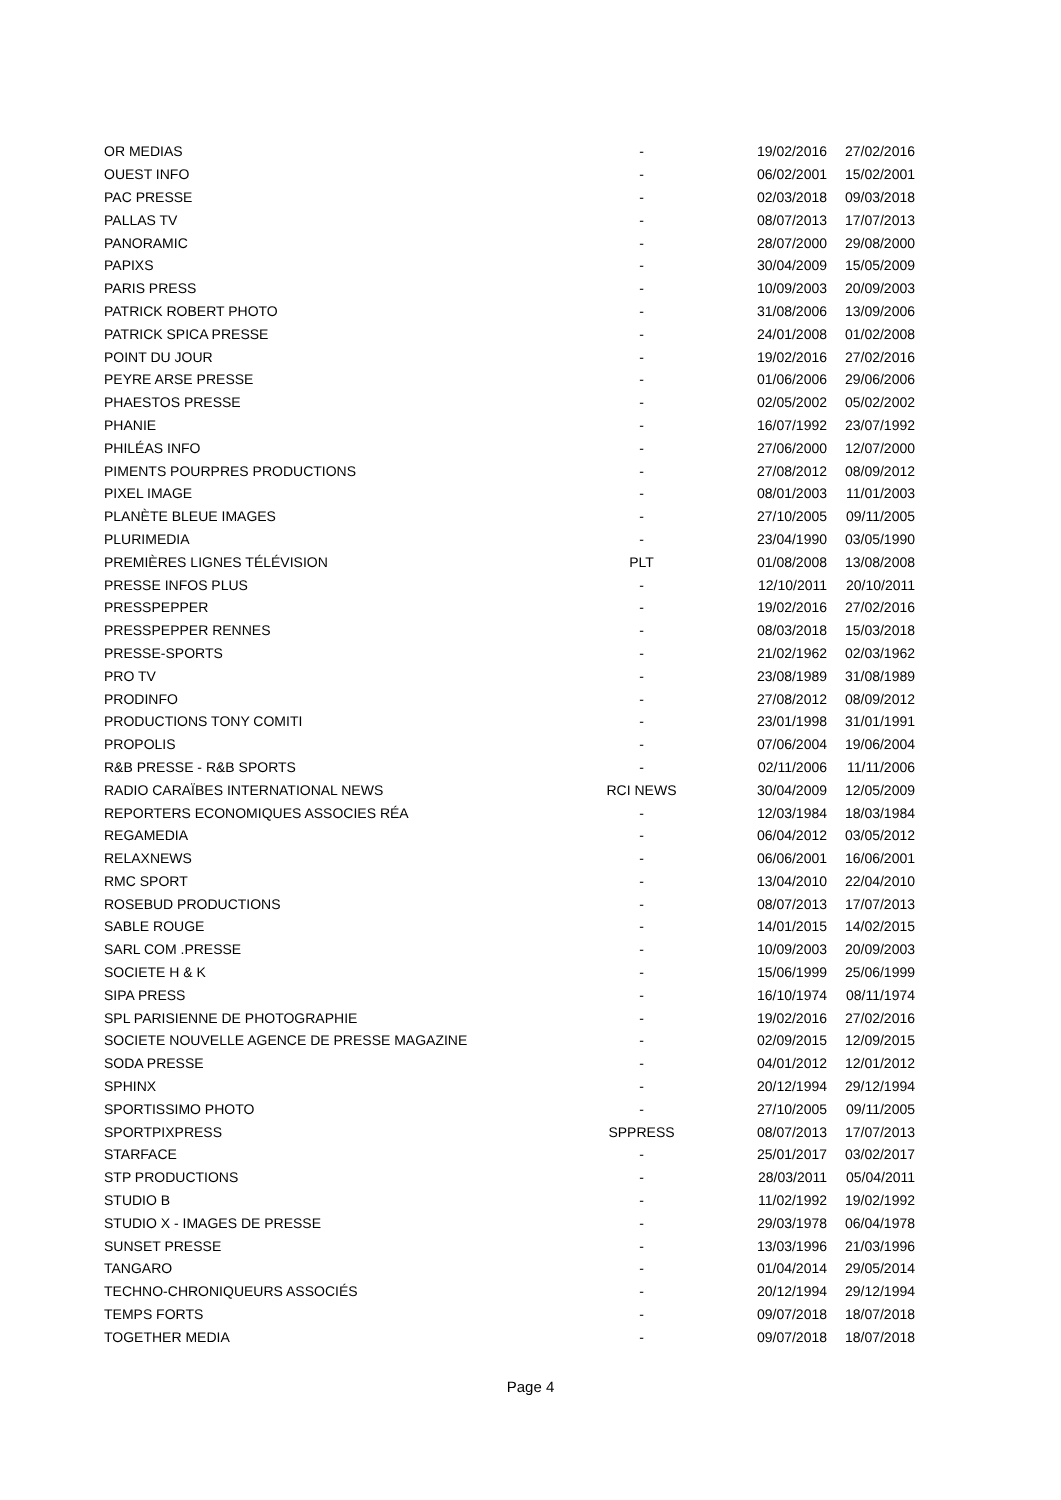| OR MEDIAS | - | 19/02/2016 | 27/02/2016 |
| OUEST INFO | - | 06/02/2001 | 15/02/2001 |
| PAC PRESSE | - | 02/03/2018 | 09/03/2018 |
| PALLAS TV | - | 08/07/2013 | 17/07/2013 |
| PANORAMIC | - | 28/07/2000 | 29/08/2000 |
| PAPIXS | - | 30/04/2009 | 15/05/2009 |
| PARIS PRESS | - | 10/09/2003 | 20/09/2003 |
| PATRICK ROBERT PHOTO | - | 31/08/2006 | 13/09/2006 |
| PATRICK SPICA PRESSE | - | 24/01/2008 | 01/02/2008 |
| POINT DU JOUR | - | 19/02/2016 | 27/02/2016 |
| PEYRE ARSE PRESSE | - | 01/06/2006 | 29/06/2006 |
| PHAESTOS PRESSE | - | 02/05/2002 | 05/02/2002 |
| PHANIE | - | 16/07/1992 | 23/07/1992 |
| PHILÉAS INFO | - | 27/06/2000 | 12/07/2000 |
| PIMENTS POURPRES PRODUCTIONS | - | 27/08/2012 | 08/09/2012 |
| PIXEL IMAGE | - | 08/01/2003 | 11/01/2003 |
| PLANÈTE BLEUE IMAGES | - | 27/10/2005 | 09/11/2005 |
| PLURIMEDIA | - | 23/04/1990 | 03/05/1990 |
| PREMIÈRES LIGNES TÉLÉVISION | PLT | 01/08/2008 | 13/08/2008 |
| PRESSE INFOS PLUS | - | 12/10/2011 | 20/10/2011 |
| PRESSPEPPER | - | 19/02/2016 | 27/02/2016 |
| PRESSPEPPER RENNES | - | 08/03/2018 | 15/03/2018 |
| PRESSE-SPORTS | - | 21/02/1962 | 02/03/1962 |
| PRO TV | - | 23/08/1989 | 31/08/1989 |
| PRODINFO | - | 27/08/2012 | 08/09/2012 |
| PRODUCTIONS TONY COMITI | - | 23/01/1998 | 31/01/1991 |
| PROPOLIS | - | 07/06/2004 | 19/06/2004 |
| R&B PRESSE - R&B SPORTS | - | 02/11/2006 | 11/11/2006 |
| RADIO CARAÏBES INTERNATIONAL NEWS | RCI NEWS | 30/04/2009 | 12/05/2009 |
| REPORTERS ECONOMIQUES ASSOCIES RÉA | - | 12/03/1984 | 18/03/1984 |
| REGAMEDIA | - | 06/04/2012 | 03/05/2012 |
| RELAXNEWS | - | 06/06/2001 | 16/06/2001 |
| RMC SPORT | - | 13/04/2010 | 22/04/2010 |
| ROSEBUD PRODUCTIONS | - | 08/07/2013 | 17/07/2013 |
| SABLE ROUGE | - | 14/01/2015 | 14/02/2015 |
| SARL COM .PRESSE | - | 10/09/2003 | 20/09/2003 |
| SOCIETE H & K | - | 15/06/1999 | 25/06/1999 |
| SIPA PRESS | - | 16/10/1974 | 08/11/1974 |
| SPL PARISIENNE DE PHOTOGRAPHIE | - | 19/02/2016 | 27/02/2016 |
| SOCIETE NOUVELLE AGENCE DE PRESSE MAGAZINE | - | 02/09/2015 | 12/09/2015 |
| SODA PRESSE | - | 04/01/2012 | 12/01/2012 |
| SPHINX | - | 20/12/1994 | 29/12/1994 |
| SPORTISSIMO PHOTO | - | 27/10/2005 | 09/11/2005 |
| SPORTPIXPRESS | SPPRESS | 08/07/2013 | 17/07/2013 |
| STARFACE | - | 25/01/2017 | 03/02/2017 |
| STP PRODUCTIONS | - | 28/03/2011 | 05/04/2011 |
| STUDIO B | - | 11/02/1992 | 19/02/1992 |
| STUDIO X - IMAGES DE PRESSE | - | 29/03/1978 | 06/04/1978 |
| SUNSET PRESSE | - | 13/03/1996 | 21/03/1996 |
| TANGARO | - | 01/04/2014 | 29/05/2014 |
| TECHNO-CHRONIQUEURS ASSOCIÉS | - | 20/12/1994 | 29/12/1994 |
| TEMPS FORTS | - | 09/07/2018 | 18/07/2018 |
| TOGETHER MEDIA | - | 09/07/2018 | 18/07/2018 |
Page 4